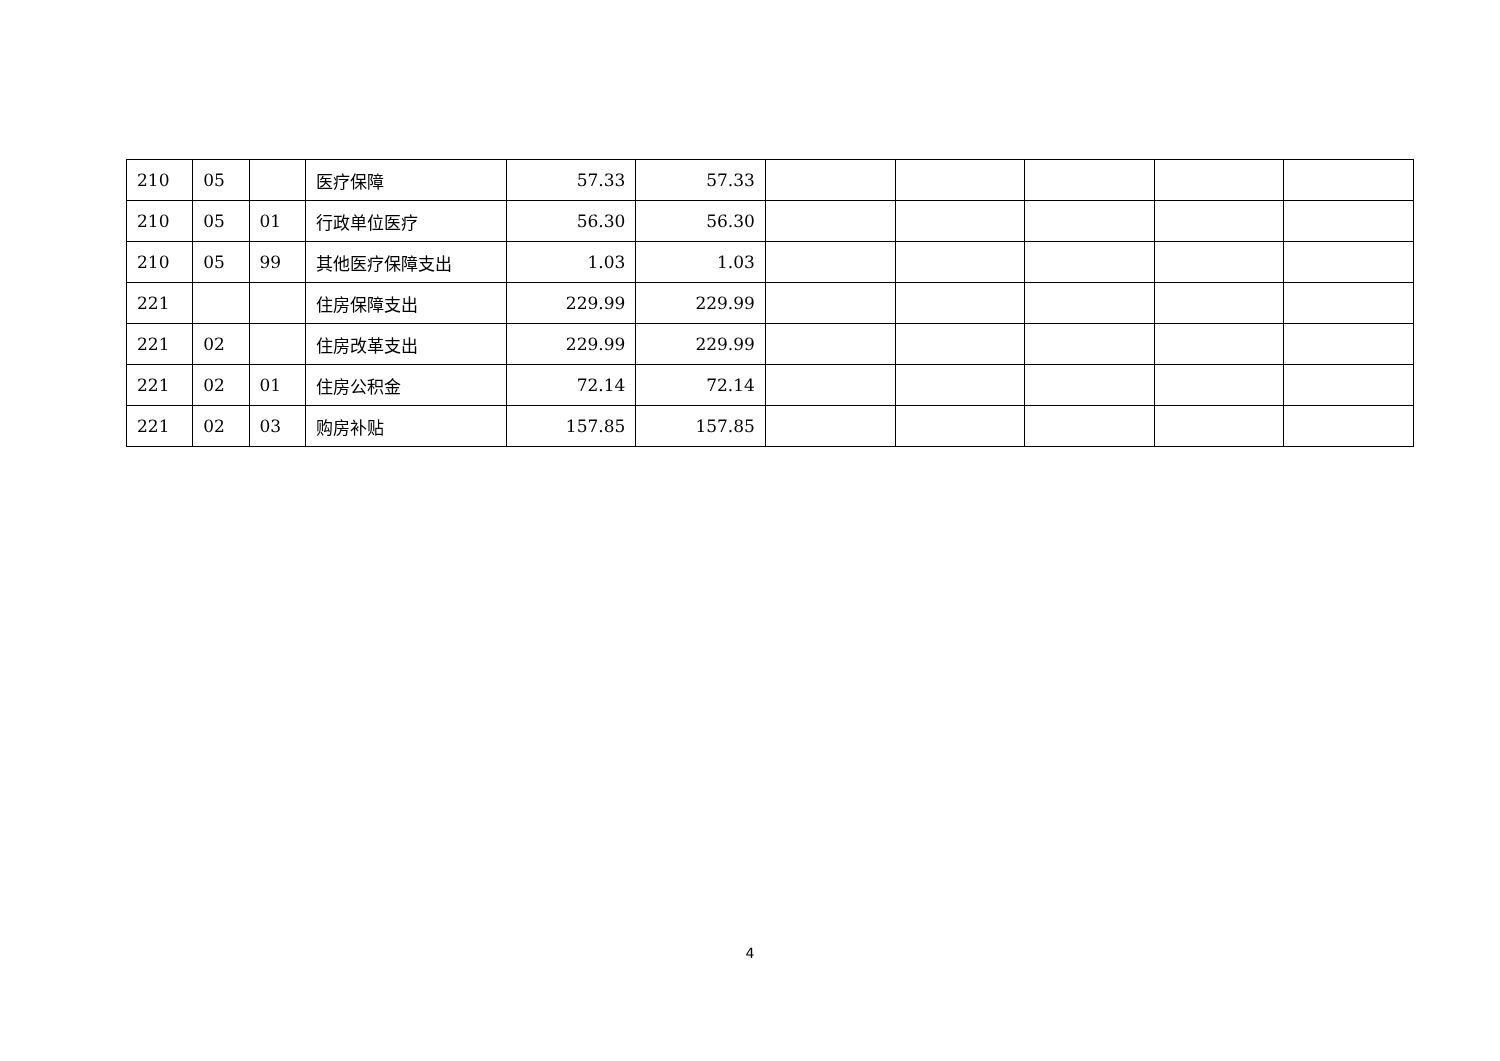| 210 | 05 | | 医疗保障 | 57.33 | 57.33 | | | | | |
| 210 | 05 | 01 | 行政单位医疗 | 56.30 | 56.30 | | | | | |
| 210 | 05 | 99 | 其他医疗保障支出 | 1.03 | 1.03 | | | | | |
| 221 | | | 住房保障支出 | 229.99 | 229.99 | | | | | |
| 221 | 02 | | 住房改革支出 | 229.99 | 229.99 | | | | | |
| 221 | 02 | 01 | 住房公积金 | 72.14 | 72.14 | | | | | |
| 221 | 02 | 03 | 购房补贴 | 157.85 | 157.85 | | | | | |
4